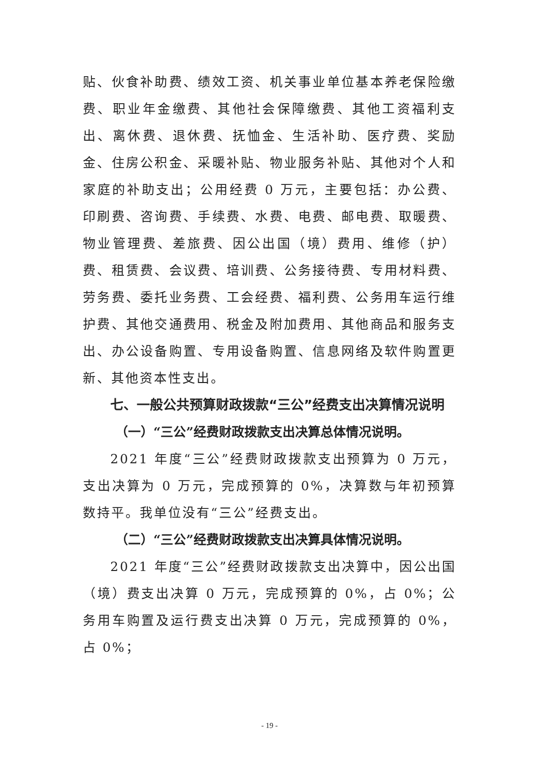贴、伙食补助费、绩效工资、机关事业单位基本养老保险缴费、职业年金缴费、其他社会保障缴费、其他工资福利支出、离休费、退休费、抚恤金、生活补助、医疗费、奖励金、住房公积金、采暖补贴、物业服务补贴、其他对个人和家庭的补助支出；公用经费 0 万元，主要包括：办公费、印刷费、咨询费、手续费、水费、电费、邮电费、取暖费、物业管理费、差旅费、因公出国（境）费用、维修（护）费、租赁费、会议费、培训费、公务接待费、专用材料费、劳务费、委托业务费、工会经费、福利费、公务用车运行维护费、其他交通费用、税金及附加费用、其他商品和服务支出、办公设备购置、专用设备购置、信息网络及软件购置更新、其他资本性支出。
七、一般公共预算财政拨款“三公”经费支出决算情况说明
（一）“三公”经费财政拨款支出决算总体情况说明。
2021 年度“三公”经费财政拨款支出预算为 0 万元，支出决算为 0 万元，完成预算的 0%，决算数与年初预算数持平。我单位没有“三公”经费支出。
（二）“三公”经费财政拨款支出决算具体情况说明。
2021 年度“三公”经费财政拨款支出决算中，因公出国（境）费支出决算 0 万元，完成预算的 0%，占 0%；公务用车购置及运行费支出决算 0 万元，完成预算的 0%，占 0%；
- 19 -